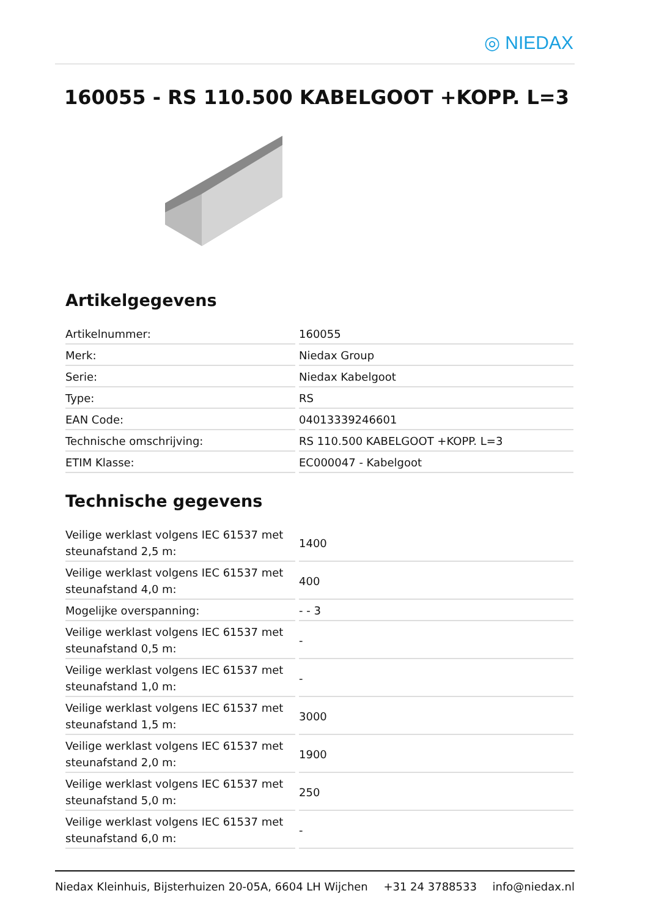◎ NIEDAX
160055 - RS 110.500 KABELGOOT +KOPP. L=3
Artikelgegevens
| Artikelnummer: | 160055 |
| Merk: | Niedax Group |
| Serie: | Niedax Kabelgoot |
| Type: | RS |
| EAN Code: | 04013339246601 |
| Technische omschrijving: | RS 110.500 KABELGOOT +KOPP. L=3 |
| ETIM Klasse: | EC000047 - Kabelgoot |
Technische gegevens
| Veilige werklast volgens IEC 61537 met steunafstand 2,5 m: | 1400 |
| Veilige werklast volgens IEC 61537 met steunafstand 4,0 m: | 400 |
| Mogelijke overspanning: | - - 3 |
| Veilige werklast volgens IEC 61537 met steunafstand 0,5 m: | - |
| Veilige werklast volgens IEC 61537 met steunafstand 1,0 m: | - |
| Veilige werklast volgens IEC 61537 met steunafstand 1,5 m: | 3000 |
| Veilige werklast volgens IEC 61537 met steunafstand 2,0 m: | 1900 |
| Veilige werklast volgens IEC 61537 met steunafstand 5,0 m: | 250 |
| Veilige werklast volgens IEC 61537 met steunafstand 6,0 m: | - |
Niedax Kleinhuis, Bijsterhuizen 20-05A, 6604 LH Wijchen +31 24 3788533 info@niedax.nl